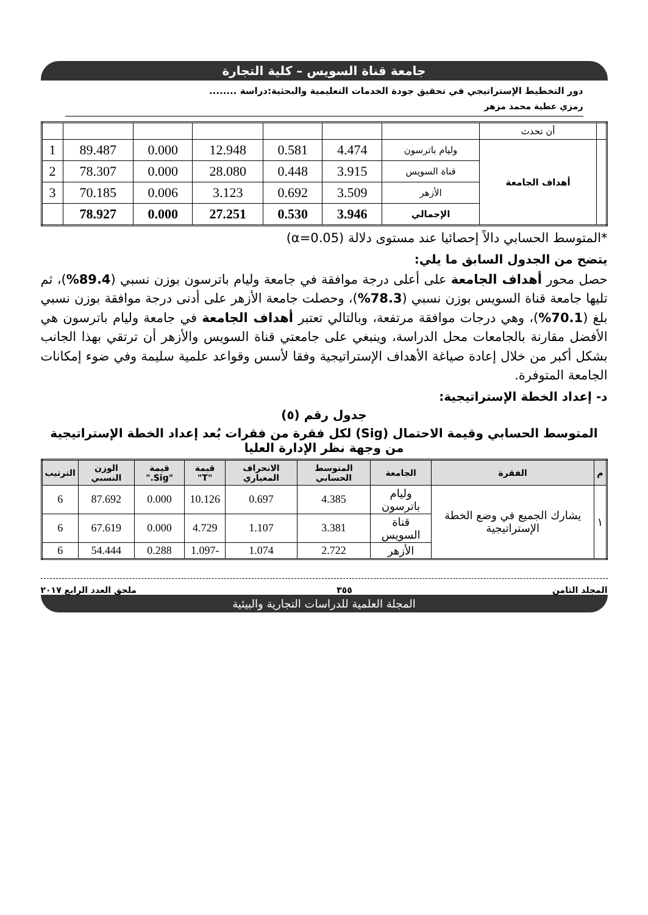جامعة قناة السويس – كلية التجارة
دور التخطيط الإستراتيجي في تحقيق جودة الخدمات التعليمية والبحثية:دراسة ........
رمزي عطية محمد مزهر
| | أن تحدث | | | | | | | |
| | أهداف الجامعة | وليام باترسون | 4.474 | 0.581 | 12.948 | 0.000 | 89.487 | 1 |
| | | قناة السويس | 3.915 | 0.448 | 28.080 | 0.000 | 78.307 | 2 |
| | | الأزهر | 3.509 | 0.692 | 3.123 | 0.006 | 70.185 | 3 |
| | | الإجمالي | 3.946 | 0.530 | 27.251 | 0.000 | 78.927 | |
*المتوسط الحسابي دالاً إحصائيا عند مستوى دلالة (α=0.05)
يتضح من الجدول السابق ما يلي:
حصل محور أهداف الجامعة على أعلى درجة موافقة في جامعة وليام باترسون بوزن نسبي (89.4%)، ثم تليها جامعة قناة السويس بوزن نسبي (78.3%)، وحصلت جامعة الأزهر على أدنى درجة موافقة بوزن نسبي بلغ (70.1%)، وهي درجات موافقة مرتفعة، وبالتالي تعتبر أهداف الجامعة في جامعة وليام باترسون هي الأفضل مقارنة بالجامعات محل الدراسة، وينبغي على جامعتي قناة السويس والأزهر أن ترتقي بهذا الجانب بشكل أكبر من خلال إعادة صياغة الأهداف الإستراتيجية وفقا لأسس وقواعد علمية سليمة وفي ضوء إمكانات الجامعة المتوفرة.
د- إعداد الخطة الإستراتيجية:
جدول رقم (٥)
المتوسط الحسابي وقيمة الاحتمال (Sig) لكل فقرة من فقرات بُعد إعداد الخطة الإستراتيجية من وجهة نظر الإدارة العليا
| م | الفقرة | الجامعة | المتوسط الحسابي | الانحراف المعياري | قيمة "T" | قيمة "Sig." | الوزن النسبي | الترتيب |
| --- | --- | --- | --- | --- | --- | --- | --- | --- |
| ١ | يشارك الجميع في وضع الخطة الإستراتيجية | وليام باترسون | 4.385 | 0.697 | 10.126 | 0.000 | 87.692 | 6 |
| | | قناة السويس | 3.381 | 1.107 | 4.729 | 0.000 | 67.619 | 6 |
| | | الأزهر | 2.722 | 1.074 | -1.097 | 0.288 | 54.444 | 6 |
المجلد الثامن ٣٥٥ ملحق العدد الرابع ٢٠١٧
المجلة العلمية للدراسات التجارية والبيئية